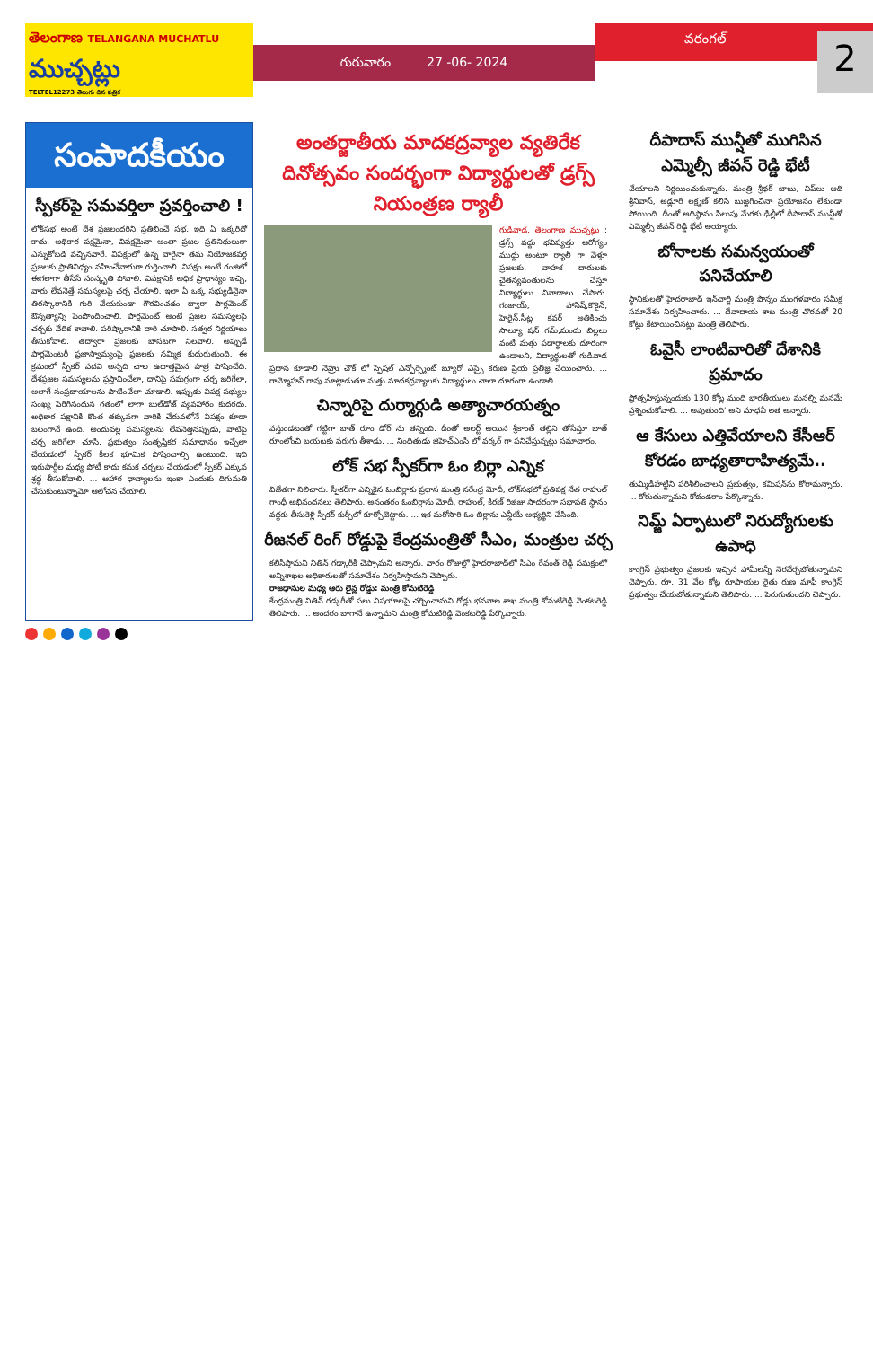తెలంగాణ TELANGANA MUCHATLU
ముచ్చట్లు
TELTEL12273 తెలుగు దిన పత్రిక
గురువారం 27 -06- 2024
వరంగల్
2
సంపాదకీయం
స్పీకర్‌పై సమవర్తిలా ప్రవర్తించాలి !
లోక్‌సభ అంటే దేశ ప్రజలందరిని ప్రతిబించే సభ. ఇది ఏ ఒక్కరిదో కాదు. అధికార పక్షమైనా, విపక్షమైనా అంతా ప్రజల ప్రతినిధులుగా ఎన్నుకోబడి వచ్చినవారే. విపక్షంలో ఉన్న వారైనా తమ నియోజకవర్గ ప్రజలకు ప్రాతినిధ్యం వహించేవారుగా గుర్తించాలి. విపక్షం అంటే గంజిలో ఈగలాగా తీసేసే సంస్కృతి పోవాలి. విపక్షానికి అధిక ప్రాధాన్యం ఇచ్చి, వారు లేవనెత్తే సమస్యలపై చర్చ చేయాలి. ఇలా ఏ ఒక్క సభ్యుడినైనా తిరస్కారానికి గురి చేయకుండా గౌరవించడం ద్వారా పార్లమెంట్ ఔన్నత్యాన్ని పెంపొందించాలి. పార్లమెంట్ అంటే ప్రజల సమస్యలపై చర్చకు వేదిక కావాలి. పరిష్కారానికి దారి చూపాలి. సత్వర నిర్ణయాలు తీసుకోవాలి. తద్వారా ప్రజలకు బాసటగా నిలవాలి. అప్పుడే పార్లమెంటరీ ప్రజాస్వామ్యంపై ప్రజలకు నమ్మిక కుదురుతుంది. ఈ క్రమంలో స్పీకర్ పదవి అన్నది చాల ఉదాత్తమైన పాత్ర పోషించేది. దేశప్రజల సమస్యలను ప్రస్తావించేలా, దానిపై సమగ్రంగా చర్చ జరిగేలా, అలాగే సంప్రదాయాలను పాటించేలా చూడాలి. ఇప్పుడు విపక్ష సభ్యుల సంఖ్య పెరిగినందున గతంలో లాగా బుల్‌డోజ్ వ్యవహారం కుదరదు. అధికార పక్షానికి కొంత తక్కువగా వారికి చేరువలోనే విపక్షం కూడా బలంగానే ఉంది. అందువల్ల సమస్యలను లేవనెత్తినప్పుడు, వాటిపై చర్చ జరిగేలా చూసి, ప్రభుత్వం సంతృప్తికర సమాధానం ఇచ్చేలా చేయడంలో స్పీకర్ కీలక భూమిక పోషించాల్సి ఉంటుంది. ఇది ఇరుపార్టీల మధ్య పోటీ కాదు కనుక చర్చలు చేయడంలో స్పీకర్ ఎక్కువ శ్రద్ధ తీసుకోవాలి. ... ఆహార ధాన్యాలను ఇంకా ఎందుకు దిగుమతి చేసుకుంటున్నామో ఆలోచన చేయాలి.
అంతర్జాతీయ మాదకద్రవ్యాల వ్యతిరేక దినోత్సవం సందర్భంగా విద్యార్థులతో డ్రగ్స్ నియంత్రణ ర్యాలీ
గుడివాడ, తెలంగాణ ముచ్చట్లు : డ్రగ్స్ వద్దు భవిష్యత్తు ఆరోగ్యం ముద్దు అంటూ ర్యాలీ గా వెళ్తూ ప్రజలకు, వాహక దారులకు చైతన్యవంతులను చేస్తూ విద్యార్థులు నినాదాలు చేసారు. గంజాయ్, హాసిష్,కొకైన్, హెరైన్,సీట్ల కవర్ అతికించు సొల్యూ షన్ గమ్,మందు బిల్లలు వంటి మత్తు పదార్థాలకు దూరంగా ఉండాలని, విద్యార్థులతో గుడివాడ ప్రధాన కూడాలి నెహ్రు చౌక్ లో స్పెషల్ ఎన్ఫోర్స్మెంట్ బ్యూరో ఎస్సై కరుణ ప్రియ ప్రతిజ్ఞ చేయించారు. ... రామ్మోహన్ రావు మాట్లాడుతూ మత్తు మాదకద్రవ్యాలకు విద్యార్థులు చాలా దూరంగా ఉండాలి.
చిన్నారిపై దుర్మార్గుడి అత్యాచారయత్నం
వస్తుండటంతో గట్టిగా బాత్ రూం డోర్ ను తన్నింది. దీంతో అలర్ట్ అయిన శ్రీకాంత్ తల్లిని తోసేస్తూ బాత్ రూంలోంచి బయటకు పరుగు తీశాడు. ... నిందితుడు జిహెచ్ఎంసి లో వర్కర్ గా పనిచేస్తున్నట్లు సమాచారం.
లోక్ సభ స్పీకర్‌గా ఓం బిర్లా ఎన్నిక
విజేతగా నిలిచారు. స్పీకర్‌గా ఎన్నికైన ఓంబిర్లాకు ప్రధాన మంత్రి నరేంద్ర మోదీ, లోక్‌సభలో ప్రతిపక్ష నేత రాహుల్ గాంధీ అభినందనలు తెలిపారు. అనంతరం ఓంబిర్లాను మోదీ, రాహుల్, కిరణ్ రిజిజు సాదరంగా సభాపతి స్థానం వద్దకు తీసుకెళ్లి స్పీకర్ కుర్చీలో కూర్చోబెట్టారు. ... ఇక మరోసారి ఓం బిర్లాను ఎన్డీయే అభ్యర్థిని చేసింది.
రీజనల్ రింగ్ రోడ్డుపై కేంద్రమంత్రితో సీఎం, మంత్రుల చర్చ
కలిసిస్తామని నితిన్ గడ్కారీకి చెప్పామని అన్నారు. వారం రోజుల్లో హైదరాబాద్‌లో సీఎం రేవంత్ రెడ్డి సమక్షంలో అన్నిశాఖల అధికారులతో సమావేశం నిర్వహిస్తామని చెప్పారు.
రాజధానుల మధ్య ఆరు లైన్ల రోడ్డు: మంత్రి కోమటిరెడ్డి
కేంద్రమంత్రి నితిన్ గడ్కరీతో పలు విషయాలపై చర్చించామని రోడ్లు భవనాల శాఖ మంత్రి కోమటిరెడ్డి వెంకటరెడ్డి తెలిపారు. ... అందరం బాగానే ఉన్నామని మంత్రి కోమటిరెడ్డి వెంకటరెడ్డి పేర్కొన్నారు.
దీపాదాస్ మున్షీతో ముగిసిన ఎమ్మెల్సీ జీవన్ రెడ్డి భేటీ
చేయాలని నిర్ణయించుకున్నారు. మంత్రి శ్రీధర్ బాబు, విప్‌లు ఆది శ్రీనివాస్, అడ్లూరి లక్ష్మణ్ కలిసి బుజ్జగించినా ప్రయోజనం లేకుండా పోయింది. దీంతో అధిష్ఠానం పిలుపు మేరకు ఢిల్లీలో దీపాదాస్ మున్షీతో ఎమ్మెల్సీ జీవన్ రెడ్డి భేటీ అయ్యారు.
బోనాలకు సమన్వయంతో పనిచేయాలి
స్థానికులతో హైదరాబాద్ ఇన్‌చార్జి మంత్రి పొన్నం మంగళవారం సమీక్ష సమావేశం నిర్వహించారు. ... దేవాదాయ శాఖ మంత్రి చొరవతో 20 కోట్లు కేటాయించినట్లు మంత్రి తెలిపారు.
ఓవైసీ లాంటివారితో దేశానికి ప్రమాదం
ప్రోత్సహిస్తున్నందుకు 130 కోట్ల మంది భారతీయులు మనల్ని మనమే ప్రశ్నించుకోవాలి. ... అవుతుంది' అని మాధవీ లత అన్నారు.
ఆ కేసులు ఎత్తివేయాలని కేసీఆర్ కోరడం బాధ్యతారాహిత్యమే..
తుమ్మిడిహట్టిని పరిశీలించాలని ప్రభుత్వం, కమిషన్‌ను కోరామన్నారు. ... కోరుతున్నామని కోదండరాం పేర్కొన్నారు.
నిమ్జ్ ఏర్పాటులో నిరుద్యోగులకు ఉపాధి
కాంగ్రెస్ ప్రభుత్వం ప్రజలకు ఇచ్చిన హామీలన్నీ నెరవేర్చబోతున్నామని చెప్పారు. రూ. 31 వేల కోట్ల రూపాయల రైతు రుణ మాఫీ కాంగ్రెస్ ప్రభుత్వం చేయబోతున్నామని తెలిపారు. ... పెరుగుతుందని చెప్పారు.